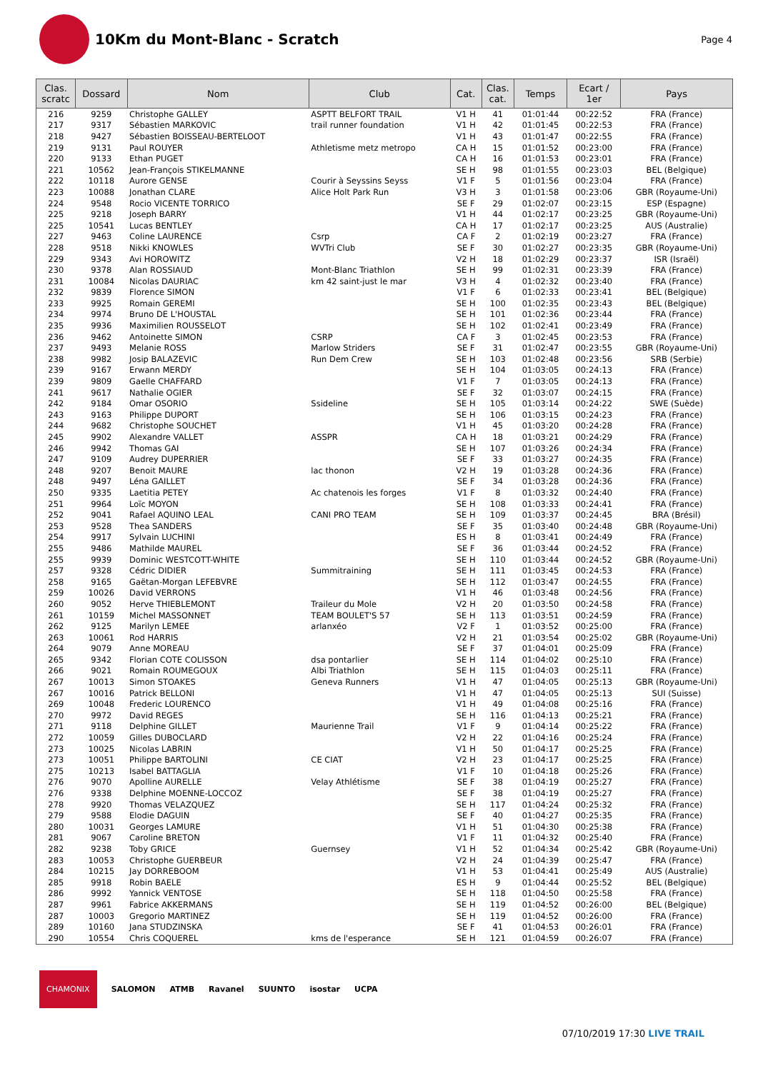10Km du Mont-Blanc - Scratch
Page 4
| Clas. scratc | Dossard | Nom | Club | Cat. | Clas. cat. | Temps | Ecart / 1er | Pays |
| --- | --- | --- | --- | --- | --- | --- | --- | --- |
| 216 | 9259 | Christophe GALLEY | ASPTT BELFORT TRAIL | V1 H | 41 | 01:01:44 | 00:22:52 | FRA (France) |
| 217 | 9317 | Sébastien MARKOVIC | trail runner foundation | V1 H | 42 | 01:01:45 | 00:22:53 | FRA (France) |
| 218 | 9427 | Sébastien BOISSEAU-BERTELOOT | | V1 H | 43 | 01:01:47 | 00:22:55 | FRA (France) |
| 219 | 9131 | Paul ROUYER | Athletisme metz metropo | CA H | 15 | 01:01:52 | 00:23:00 | FRA (France) |
| 220 | 9133 | Ethan PUGET | | CA H | 16 | 01:01:53 | 00:23:01 | FRA (France) |
| 221 | 10562 | Jean-François STIKELMANNE | | SE H | 98 | 01:01:55 | 00:23:03 | BEL (Belgique) |
| 222 | 10118 | Aurore GENSE | Courir à Seyssins Seyss | V1 F | 5 | 01:01:56 | 00:23:04 | FRA (France) |
| 223 | 10088 | Jonathan CLARE | Alice Holt Park Run | V3 H | 3 | 01:01:58 | 00:23:06 | GBR (Royaume-Uni) |
| 224 | 9548 | Rocio VICENTE TORRICO | | SE F | 29 | 01:02:07 | 00:23:15 | ESP (Espagne) |
| 225 | 9218 | Joseph BARRY | | V1 H | 44 | 01:02:17 | 00:23:25 | GBR (Royaume-Uni) |
| 225 | 10541 | Lucas BENTLEY | | CA H | 17 | 01:02:17 | 00:23:25 | AUS (Australie) |
| 227 | 9463 | Coline LAURENCE | Csrp | CA F | 2 | 01:02:19 | 00:23:27 | FRA (France) |
| 228 | 9518 | Nikki KNOWLES | WVTri Club | SE F | 30 | 01:02:27 | 00:23:35 | GBR (Royaume-Uni) |
| 229 | 9343 | Avi HOROWITZ | | V2 H | 18 | 01:02:29 | 00:23:37 | ISR (Israël) |
| 230 | 9378 | Alan ROSSIAUD | Mont-Blanc Triathlon | SE H | 99 | 01:02:31 | 00:23:39 | FRA (France) |
| 231 | 10084 | Nicolas DAURIAC | km 42 saint-just le mar | V3 H | 4 | 01:02:32 | 00:23:40 | FRA (France) |
| 232 | 9839 | Florence SIMON | | V1 F | 6 | 01:02:33 | 00:23:41 | BEL (Belgique) |
| 233 | 9925 | Romain GEREMI | | SE H | 100 | 01:02:35 | 00:23:43 | BEL (Belgique) |
| 234 | 9974 | Bruno DE L'HOUSTAL | | SE H | 101 | 01:02:36 | 00:23:44 | FRA (France) |
| 235 | 9936 | Maximilien ROUSSELOT | | SE H | 102 | 01:02:41 | 00:23:49 | FRA (France) |
| 236 | 9462 | Antoinette SIMON | CSRP | CA F | 3 | 01:02:45 | 00:23:53 | FRA (France) |
| 237 | 9493 | Melanie ROSS | Marlow Striders | SE F | 31 | 01:02:47 | 00:23:55 | GBR (Royaume-Uni) |
| 238 | 9982 | Josip BALAZEVIC | Run Dem Crew | SE H | 103 | 01:02:48 | 00:23:56 | SRB (Serbie) |
| 239 | 9167 | Erwann MERDY | | SE H | 104 | 01:03:05 | 00:24:13 | FRA (France) |
| 239 | 9809 | Gaelle CHAFFARD | | V1 F | 7 | 01:03:05 | 00:24:13 | FRA (France) |
| 241 | 9617 | Nathalie OGIER | | SE F | 32 | 01:03:07 | 00:24:15 | FRA (France) |
| 242 | 9184 | Omar OSORIO | Ssideline | SE H | 105 | 01:03:14 | 00:24:22 | SWE (Suède) |
| 243 | 9163 | Philippe DUPORT | | SE H | 106 | 01:03:15 | 00:24:23 | FRA (France) |
| 244 | 9682 | Christophe SOUCHET | | V1 H | 45 | 01:03:20 | 00:24:28 | FRA (France) |
| 245 | 9902 | Alexandre VALLET | ASSPR | CA H | 18 | 01:03:21 | 00:24:29 | FRA (France) |
| 246 | 9942 | Thomas GAI | | SE H | 107 | 01:03:26 | 00:24:34 | FRA (France) |
| 247 | 9109 | Audrey DUPERRIER | | SE F | 33 | 01:03:27 | 00:24:35 | FRA (France) |
| 248 | 9207 | Benoit MAURE | lac thonon | V2 H | 19 | 01:03:28 | 00:24:36 | FRA (France) |
| 248 | 9497 | Léna GAILLET | | SE F | 34 | 01:03:28 | 00:24:36 | FRA (France) |
| 250 | 9335 | Laetitia PETEY | Ac chatenois les forges | V1 F | 8 | 01:03:32 | 00:24:40 | FRA (France) |
| 251 | 9964 | Loïc MOYON | | SE H | 108 | 01:03:33 | 00:24:41 | FRA (France) |
| 252 | 9041 | Rafael AQUINO LEAL | CANI PRO TEAM | SE H | 109 | 01:03:37 | 00:24:45 | BRA (Brésil) |
| 253 | 9528 | Thea SANDERS | | SE F | 35 | 01:03:40 | 00:24:48 | GBR (Royaume-Uni) |
| 254 | 9917 | Sylvain LUCHINI | | ES H | 8 | 01:03:41 | 00:24:49 | FRA (France) |
| 255 | 9486 | Mathilde MAUREL | | SE F | 36 | 01:03:44 | 00:24:52 | FRA (France) |
| 255 | 9939 | Dominic WESTCOTT-WHITE | | SE H | 110 | 01:03:44 | 00:24:52 | GBR (Royaume-Uni) |
| 257 | 9328 | Cédric DIDIER | Summitraining | SE H | 111 | 01:03:45 | 00:24:53 | FRA (France) |
| 258 | 9165 | Gaëtan-Morgan LEFEBVRE | | SE H | 112 | 01:03:47 | 00:24:55 | FRA (France) |
| 259 | 10026 | David VERRONS | | V1 H | 46 | 01:03:48 | 00:24:56 | FRA (France) |
| 260 | 9052 | Herve THIEBLEMONT | Traileur du Mole | V2 H | 20 | 01:03:50 | 00:24:58 | FRA (France) |
| 261 | 10159 | Michel MASSONNET | TEAM BOULET'S 57 | SE H | 113 | 01:03:51 | 00:24:59 | FRA (France) |
| 262 | 9125 | Marilyn LEMEE | arlanxéo | V2 F | 1 | 01:03:52 | 00:25:00 | FRA (France) |
| 263 | 10061 | Rod HARRIS | | V2 H | 21 | 01:03:54 | 00:25:02 | GBR (Royaume-Uni) |
| 264 | 9079 | Anne MOREAU | | SE F | 37 | 01:04:01 | 00:25:09 | FRA (France) |
| 265 | 9342 | Florian COTE COLISSON | dsa pontarlier | SE H | 114 | 01:04:02 | 00:25:10 | FRA (France) |
| 266 | 9021 | Romain ROUMEGOUX | Albi Triathlon | SE H | 115 | 01:04:03 | 00:25:11 | FRA (France) |
| 267 | 10013 | Simon STOAKES | Geneva Runners | V1 H | 47 | 01:04:05 | 00:25:13 | GBR (Royaume-Uni) |
| 267 | 10016 | Patrick BELLONI | | V1 H | 47 | 01:04:05 | 00:25:13 | SUI (Suisse) |
| 269 | 10048 | Frederic LOURENCO | | V1 H | 49 | 01:04:08 | 00:25:16 | FRA (France) |
| 270 | 9972 | David REGES | | SE H | 116 | 01:04:13 | 00:25:21 | FRA (France) |
| 271 | 9118 | Delphine GILLET | Maurienne Trail | V1 F | 9 | 01:04:14 | 00:25:22 | FRA (France) |
| 272 | 10059 | Gilles DUBOCLARD | | V2 H | 22 | 01:04:16 | 00:25:24 | FRA (France) |
| 273 | 10025 | Nicolas LABRIN | | V1 H | 50 | 01:04:17 | 00:25:25 | FRA (France) |
| 273 | 10051 | Philippe BARTOLINI | CE CIAT | V2 H | 23 | 01:04:17 | 00:25:25 | FRA (France) |
| 275 | 10213 | Isabel BATTAGLIA | | V1 F | 10 | 01:04:18 | 00:25:26 | FRA (France) |
| 276 | 9070 | Apolline AURELLE | Velay Athlétisme | SE F | 38 | 01:04:19 | 00:25:27 | FRA (France) |
| 276 | 9338 | Delphine MOENNE-LOCCOZ | | SE F | 38 | 01:04:19 | 00:25:27 | FRA (France) |
| 278 | 9920 | Thomas VELAZQUEZ | | SE H | 117 | 01:04:24 | 00:25:32 | FRA (France) |
| 279 | 9588 | Elodie DAGUIN | | SE F | 40 | 01:04:27 | 00:25:35 | FRA (France) |
| 280 | 10031 | Georges LAMURE | | V1 H | 51 | 01:04:30 | 00:25:38 | FRA (France) |
| 281 | 9067 | Caroline BRETON | | V1 F | 11 | 01:04:32 | 00:25:40 | FRA (France) |
| 282 | 9238 | Toby GRICE | Guernsey | V1 H | 52 | 01:04:34 | 00:25:42 | GBR (Royaume-Uni) |
| 283 | 10053 | Christophe GUERBEUR | | V2 H | 24 | 01:04:39 | 00:25:47 | FRA (France) |
| 284 | 10215 | Jay DORREBOOM | | V1 H | 53 | 01:04:41 | 00:25:49 | AUS (Australie) |
| 285 | 9918 | Robin BAELE | | ES H | 9 | 01:04:44 | 00:25:52 | BEL (Belgique) |
| 286 | 9992 | Yannick VENTOSE | | SE H | 118 | 01:04:50 | 00:25:58 | FRA (France) |
| 287 | 9961 | Fabrice AKKERMANS | | SE H | 119 | 01:04:52 | 00:26:00 | BEL (Belgique) |
| 287 | 10003 | Gregorio MARTINEZ | | SE H | 119 | 01:04:52 | 00:26:00 | FRA (France) |
| 289 | 10160 | Jana STUDZINSKA | | SE F | 41 | 01:04:53 | 00:26:01 | FRA (France) |
| 290 | 10554 | Chris COQUEREL | kms de l'esperance | SE H | 121 | 01:04:59 | 00:26:07 | FRA (France) |
CHAMONIX SALOMON ATMB Ravanel SUUNTO isostar UCPA
07/10/2019 17:30 LIVE TRAIL